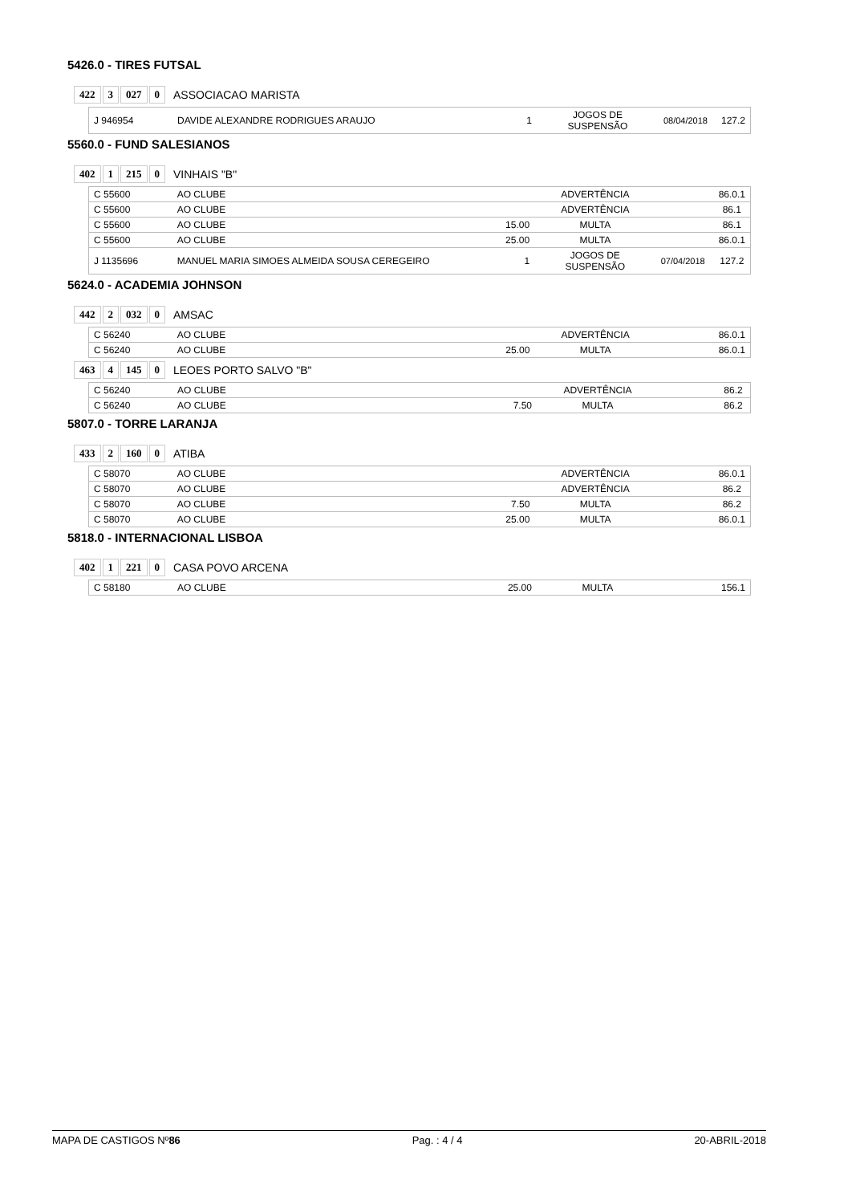5426.0 - TIRES FUTSAL
422 3 027 0 ASSOCIACAO MARISTA
| J 946954 | DAVIDE ALEXANDRE RODRIGUES ARAUJO | 1 | JOGOS DE SUSPENSÃO | 08/04/2018 | 127.2 |
5560.0 - FUND SALESIANOS
402 1 215 0 VINHAIS "B"
| C 55600 | AO CLUBE | | ADVERTÊNCIA | | 86.0.1 |
| C 55600 | AO CLUBE | | ADVERTÊNCIA | | 86.1 |
| C 55600 | AO CLUBE | 15.00 | MULTA | | 86.1 |
| C 55600 | AO CLUBE | 25.00 | MULTA | | 86.0.1 |
| J 1135696 | MANUEL MARIA SIMOES ALMEIDA SOUSA CEREGEIRO | 1 | JOGOS DE SUSPENSÃO | 07/04/2018 | 127.2 |
5624.0 - ACADEMIA JOHNSON
442 2 032 0 AMSAC
| C 56240 | AO CLUBE | | ADVERTÊNCIA | | 86.0.1 |
| C 56240 | AO CLUBE | 25.00 | MULTA | | 86.0.1 |
463 4 145 0 LEOES PORTO SALVO "B"
| C 56240 | AO CLUBE | | ADVERTÊNCIA | | 86.2 |
| C 56240 | AO CLUBE | 7.50 | MULTA | | 86.2 |
5807.0 - TORRE LARANJA
433 2 160 0 ATIBA
| C 58070 | AO CLUBE | | ADVERTÊNCIA | | 86.0.1 |
| C 58070 | AO CLUBE | | ADVERTÊNCIA | | 86.2 |
| C 58070 | AO CLUBE | 7.50 | MULTA | | 86.2 |
| C 58070 | AO CLUBE | 25.00 | MULTA | | 86.0.1 |
5818.0 - INTERNACIONAL LISBOA
402 1 221 0 CASA POVO ARCENA
| C 58180 | AO CLUBE | 25.00 | MULTA | | 156.1 |
MAPA DE CASTIGOS Nº86 Pag. : 4 / 4 20-ABRIL-2018